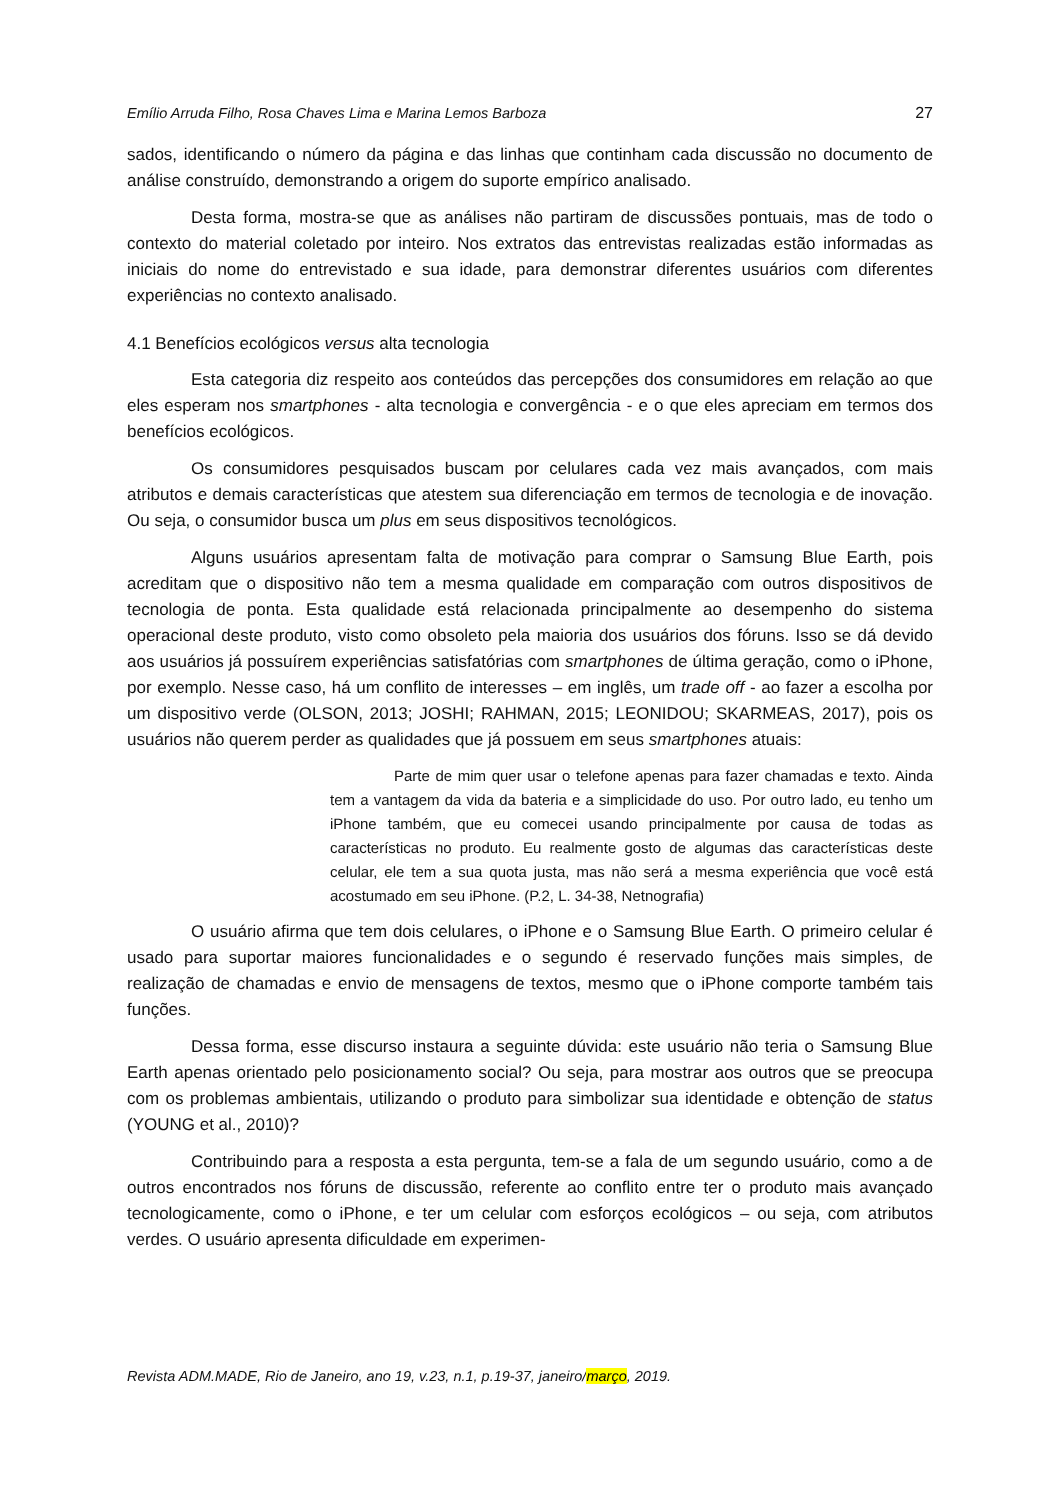Emílio Arruda Filho, Rosa Chaves Lima e Marina Lemos Barboza 27
sados, identificando o número da página e das linhas que continham cada discussão no documento de análise construído, demonstrando a origem do suporte empírico analisado.
Desta forma, mostra-se que as análises não partiram de discussões pontuais, mas de todo o contexto do material coletado por inteiro. Nos extratos das entrevistas realizadas estão informadas as iniciais do nome do entrevistado e sua idade, para demonstrar diferentes usuários com diferentes experiências no contexto analisado.
4.1 Benefícios ecológicos versus alta tecnologia
Esta categoria diz respeito aos conteúdos das percepções dos consumidores em relação ao que eles esperam nos smartphones - alta tecnologia e convergência - e o que eles apreciam em termos dos benefícios ecológicos.
Os consumidores pesquisados buscam por celulares cada vez mais avançados, com mais atributos e demais características que atestem sua diferenciação em termos de tecnologia e de inovação. Ou seja, o consumidor busca um plus em seus dispositivos tecnológicos.
Alguns usuários apresentam falta de motivação para comprar o Samsung Blue Earth, pois acreditam que o dispositivo não tem a mesma qualidade em comparação com outros dispositivos de tecnologia de ponta. Esta qualidade está relacionada principalmente ao desempenho do sistema operacional deste produto, visto como obsoleto pela maioria dos usuários dos fóruns. Isso se dá devido aos usuários já possuírem experiências satisfatórias com smartphones de última geração, como o iPhone, por exemplo. Nesse caso, há um conflito de interesses – em inglês, um trade off - ao fazer a escolha por um dispositivo verde (OLSON, 2013; JOSHI; RAHMAN, 2015; LEONIDOU; SKARMEAS, 2017), pois os usuários não querem perder as qualidades que já possuem em seus smartphones atuais:
Parte de mim quer usar o telefone apenas para fazer chamadas e texto. Ainda tem a vantagem da vida da bateria e a simplicidade do uso. Por outro lado, eu tenho um iPhone também, que eu comecei usando principalmente por causa de todas as características no produto. Eu realmente gosto de algumas das características deste celular, ele tem a sua quota justa, mas não será a mesma experiência que você está acostumado em seu iPhone. (P.2, L. 34-38, Netnografia)
O usuário afirma que tem dois celulares, o iPhone e o Samsung Blue Earth. O primeiro celular é usado para suportar maiores funcionalidades e o segundo é reservado funções mais simples, de realização de chamadas e envio de mensagens de textos, mesmo que o iPhone comporte também tais funções.
Dessa forma, esse discurso instaura a seguinte dúvida: este usuário não teria o Samsung Blue Earth apenas orientado pelo posicionamento social? Ou seja, para mostrar aos outros que se preocupa com os problemas ambientais, utilizando o produto para simbolizar sua identidade e obtenção de status (YOUNG et al., 2010)?
Contribuindo para a resposta a esta pergunta, tem-se a fala de um segundo usuário, como a de outros encontrados nos fóruns de discussão, referente ao conflito entre ter o produto mais avançado tecnologicamente, como o iPhone, e ter um celular com esforços ecológicos – ou seja, com atributos verdes. O usuário apresenta dificuldade em experimen-
Revista ADM.MADE, Rio de Janeiro, ano 19, v.23, n.1, p.19-37, janeiro/março, 2019.